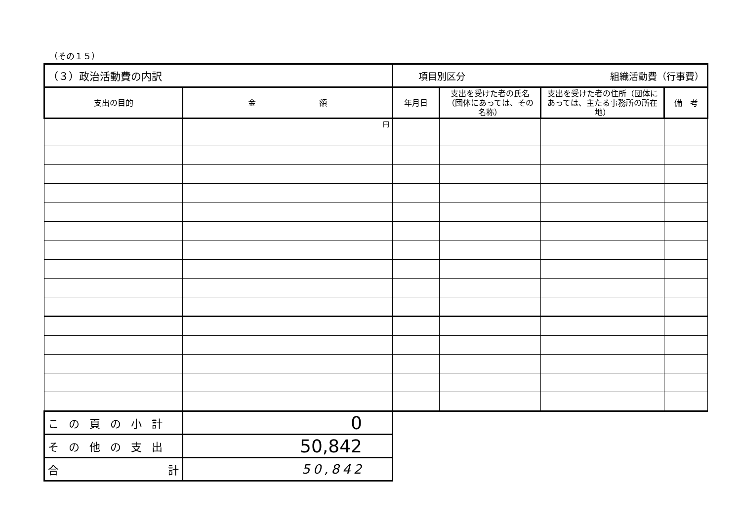（その１５）
| （３）政治活動費の内訳 | | 項目別区分 組織活動費（行事費） | | | |
| 支出の目的 | 金 額 | 年月日 | 支出を受けた者の氏名（団体にあっては、その名称） | 支出を受けた者の住所（団体にあっては、主たる事務所の所在地） | 備 考 |
| | 円 | | | | |
| この頁の小計 | 0 | | | | |
| その他の支出 | 50,842 | | | | |
| 合 計 | 50,842 | | | | |